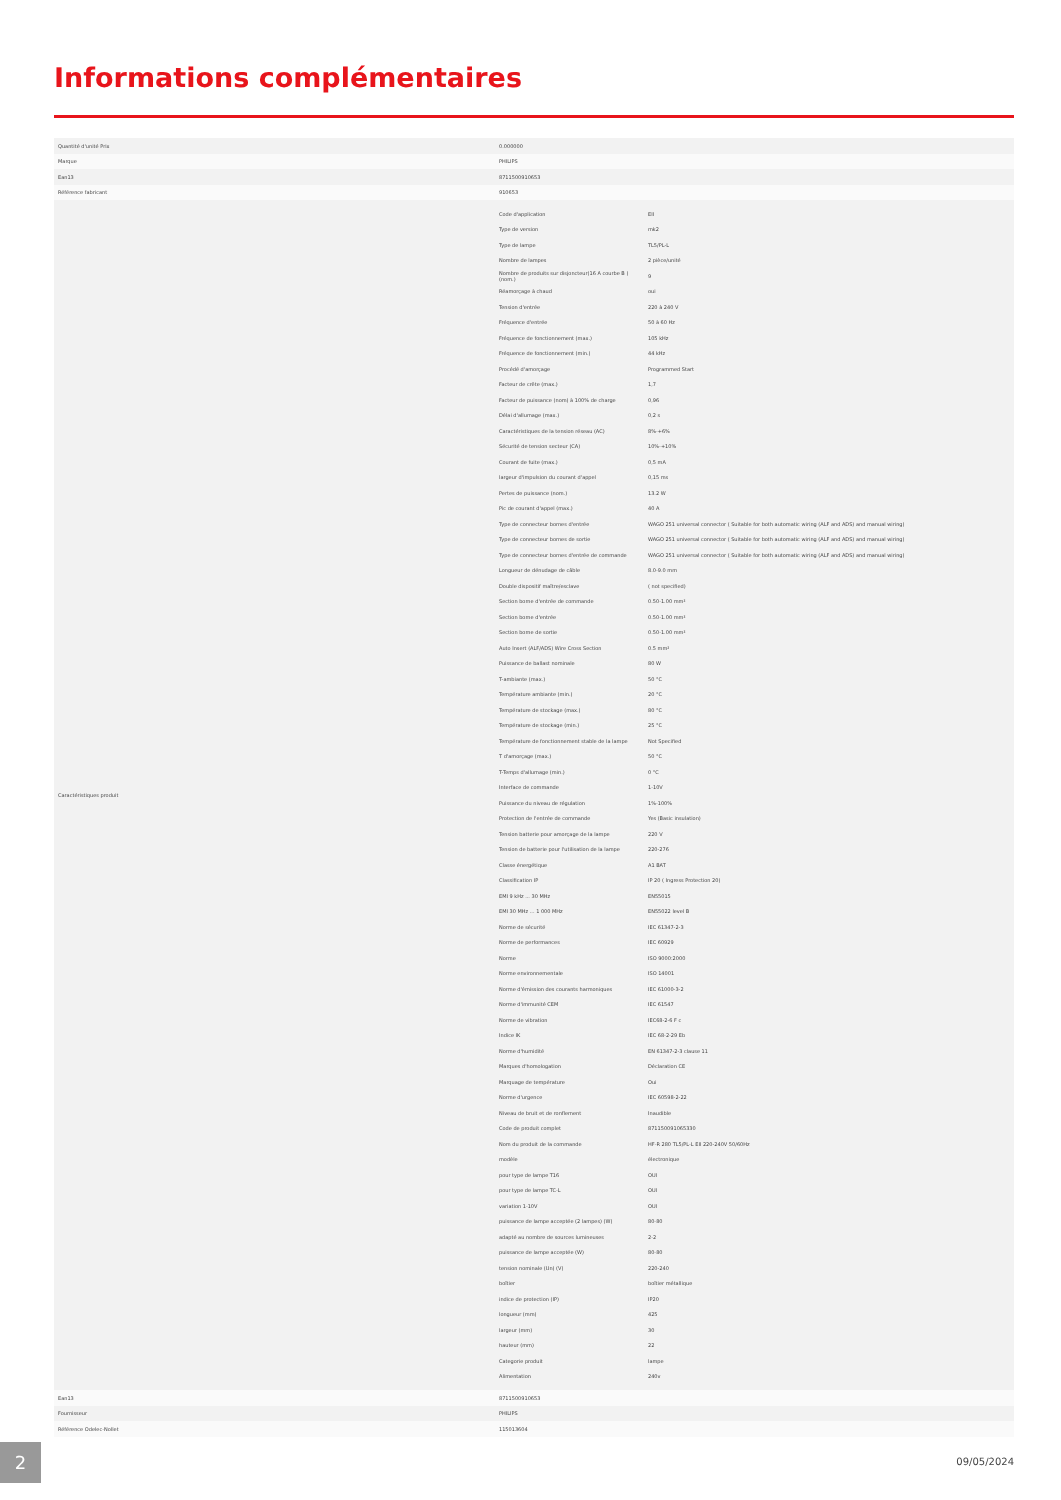Informations complémentaires
| Quantité d'unité Prix | 0.000000 |
| Marque | PHILIPS |
| Ean13 | 8711500910653 |
| Référence fabricant | 910653 |
| Caractéristiques produit | / Code d'application / EII / / Type de version / mk2 / / Type de lampe / TL5/PL-L / / Nombre de lampes / 2 pièce/unité / / Nombre de produits sur disjoncteur(16 A courbe B ) (nom.) / 9 / / Réamorçage à chaud / oui / / Tension d'entrée / 220 à 240 V / / Fréquence d'entrée / 50 à 60 Hz / / Fréquence de fonctionnement (max.) / 105 kHz / / Fréquence de fonctionnement (min.) / 44 kHz / / Procédé d'amorçage / Programmed Start / / Facteur de crête (max.) / 1,7 / / Facteur de puissance (nom) à 100% de charge / 0,96 / / Délai d'allumage (max.) / 0,2 s / / Caractéristiques de la tension réseau (AC) / 8%-+6% / / Sécurité de tension secteur (CA) / 10%-+10% / / Courant de fuite (max.) / 0,5 mA / / largeur d'impulsion du courant d'appel / 0,15 ms / / Pertes de puissance (nom.) / 13.2 W / / Pic de courant d'appel (max.) / 40 A / / Type de connecteur bornes d'entrée / WAGO 251 universal connector ( Suitable for both automatic wiring (ALF and ADS) and manual wiring) / / Type de connecteur bornes de sortie / WAGO 251 universal connector ( Suitable for both automatic wiring (ALF and ADS) and manual wiring) / / Type de connecteur bornes d'entrée de commande / WAGO 251 universal connector ( Suitable for both automatic wiring (ALF and ADS) and manual wiring) / / Longueur de dénudage de câble / 8.0-9.0 mm / / Double dispositif maître/esclave / ( not specified) / / Section borne d'entrée de commande / 0.50-1.00 mm² / / Section borne d'entrée / 0.50-1.00 mm² / / Section borne de sortie / 0.50-1.00 mm² / / Auto Insert (ALF/ADS) Wire Cross Section / 0.5 mm² / / Puissance de ballast nominale / 80 W / / T-ambiante (max.) / 50 °C / / Température ambiante (min.) / 20 °C / / Température de stockage (max.) / 80 °C / / Température de stockage (min.) / 25 °C / / Température de fonctionnement stable de la lampe / Not Specified / / T d'amorçage (max.) / 50 °C / / T-Temps d'allumage (min.) / 0 °C / / Interface de commande / 1-10V / / Puissance du niveau de régulation / 1%-100% / / Protection de l'entrée de commande / Yes (Basic insulation) / / Tension batterie pour amorçage de la lampe / 220 V / / Tension de batterie pour l'utilisation de la lampe / 220-276 / / Classe énergétique / A1 BAT / / Classification IP / IP 20 ( Ingress Protection 20) / / EMI 9 kHz ... 30 MHz / EN55015 / / EMI 30 MHz ... 1 000 MHz / EN55022 level B / / Norme de sécurité / IEC 61347-2-3 / / Norme de performances / IEC 60929 / / Norme / ISO 9000:2000 / / Norme environnementale / ISO 14001 / / Norme d'émission des courants harmoniques / IEC 61000-3-2 / / Norme d'immunité CEM / IEC 61547 / / Norme de vibration / IEC68-2-6 F c / / Indice IK / IEC 68-2-29 Eb / / Norme d'humidité / EN 61347-2-3 clause 11 / / Marques d'homologation / Déclaration CE / / Marquage de température / Oui / / Norme d'urgence / IEC 60598-2-22 / / Niveau de bruit et de ronflement / Inaudible / / Code de produit complet / 871150091065330 / / Nom du produit de la commande / HF-R 280 TL5/PL-L EII 220-240V 50/60Hz / / modèle / électronique / / pour type de lampe T16 / OUI / / pour type de lampe TC-L / OUI / / variation 1-10V / OUI / / puissance de lampe acceptée (2 lampes) (W) / 80-80 / / adapté au nombre de sources lumineuses / 2-2 / / puissance de lampe acceptée (W) / 80-80 / / tension nominale (Un) (V) / 220-240 / / boîtier / boîtier métallique / / indice de protection (IP) / IP20 / / longueur (mm) / 425 / / largeur (mm) / 30 / / hauteur (mm) / 22 / / Categorie produit / lampe / / Alimentation / 240v / |
| Ean13 | 8711500910653 |
| Fournisseur | PHILIPS |
| Référence Odelec-Nollet | 115013604 |
2 09/05/2024